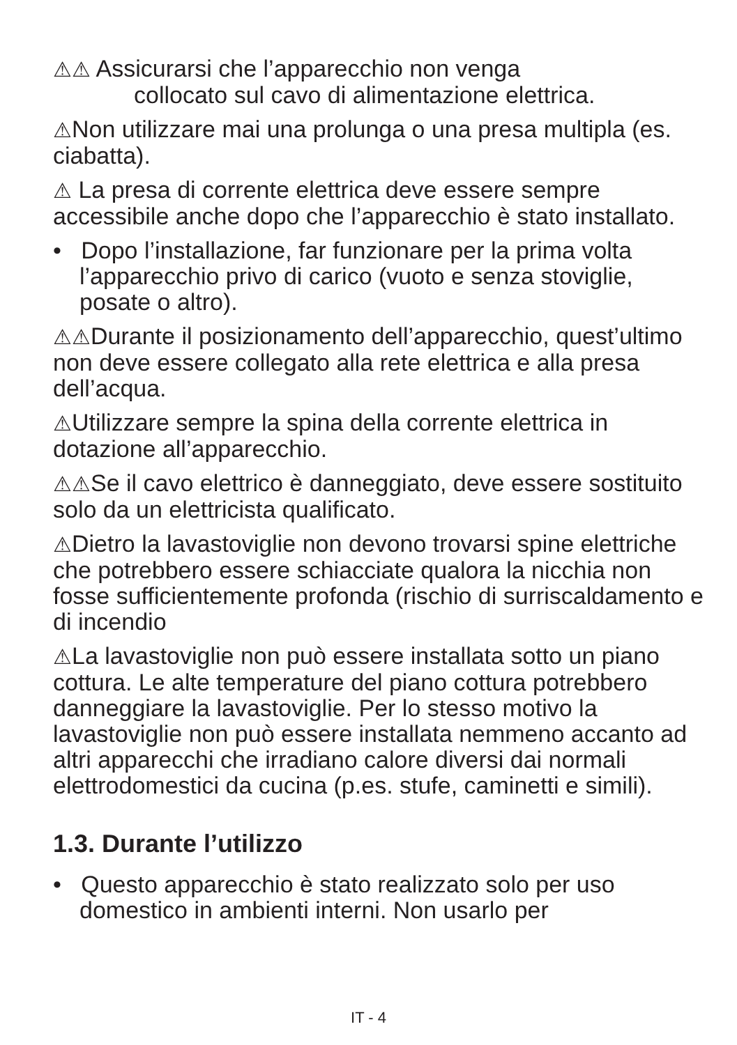⚠⚠ Assicurarsi che l’apparecchio non venga
collocato sul cavo di alimentazione elettrica.
⚠Non utilizzare mai una prolunga o una presa multipla (es. ciabatta).
⚠ La presa di corrente elettrica deve essere sempre accessibile anche dopo che l’apparecchio è stato installato.
• Dopo l’installazione, far funzionare per la prima volta l’apparecchio privo di carico (vuoto e senza stoviglie, posate o altro).
⚠⚠Durante il posizionamento dell’apparecchio, quest’ultimo non deve essere collegato alla rete elettrica e alla presa dell’acqua.
⚠Utilizzare sempre la spina della corrente elettrica in dotazione all’apparecchio.
⚠⚠Se il cavo elettrico è danneggiato, deve essere sostituito solo da un elettricista qualificato.
⚠Dietro la lavastoviglie non devono trovarsi spine elettriche che potrebbero essere schiacciate qualora la nicchia non fosse sufficientemente profonda (rischio di surriscaldamento e di incendio
⚠La lavastoviglie non può essere installata sotto un piano cottura. Le alte temperature del piano cottura potrebbero danneggiare la lavastoviglie. Per lo stesso motivo la lavastoviglie non può essere installata nemmeno accanto ad altri apparecchi che irradiano calore diversi dai normali elettrodomestici da cucina (p.es. stufe, caminetti e simili).
1.3. Durante l’utilizzo
• Questo apparecchio è stato realizzato solo per uso domestico in ambienti interni. Non usarlo per
IT - 4